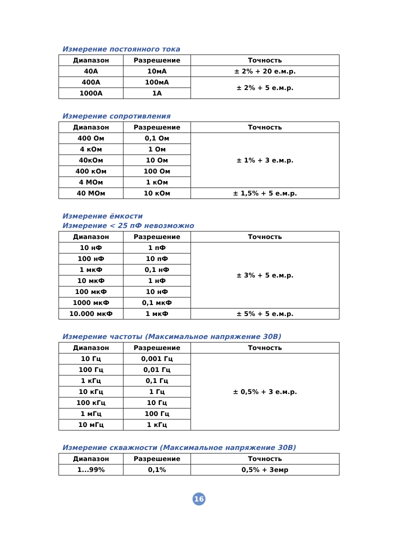Измерение постоянного тока
| Диапазон | Разрешение | Точность |
| --- | --- | --- |
| 40А | 10мА | ± 2% + 20 е.м.р. |
| 400А | 100мА | ± 2% + 5 е.м.р. |
| 1000А | 1А | |
Измерение сопротивления
| Диапазон | Разрешение | Точность |
| --- | --- | --- |
| 400 Ом | 0,1 Ом | ± 1% + 3 е.м.р. |
| 4 кОм | 1 Ом | |
| 40кОм | 10 Ом | |
| 400 кОм | 100 Ом | |
| 4 МОм | 1 кОм | |
| 40 МОм | 10 кОм | ± 1,5% + 5 е.м.р. |
Измерение ёмкости
Измерение < 25 пФ невозможно
| Диапазон | Разрешение | Точность |
| --- | --- | --- |
| 10 нФ | 1 пФ | ± 3% + 5 е.м.р. |
| 100 нФ | 10 пФ | |
| 1 мкФ | 0,1 нФ | |
| 10 мкФ | 1 нФ | |
| 100 мкФ | 10 нФ | |
| 1000 мкФ | 0,1 мкФ | |
| 10.000 мкФ | 1 мкФ | ± 5% + 5 е.м.р. |
Измерение частоты (Максимальное напряжение 30В)
| Диапазон | Разрешение | Точность |
| --- | --- | --- |
| 10 Гц | 0,001 Гц | ± 0,5% + 3 е.м.р. |
| 100 Гц | 0,01 Гц | |
| 1 кГц | 0,1 Гц | |
| 10 кГц | 1 Гц | |
| 100 кГц | 10 Гц | |
| 1 мГц | 100 Гц | |
| 10 мГц | 1 кГц | |
Измерение скважности (Максимальное напряжение 30В)
| Диапазон | Разрешение | Точность |
| --- | --- | --- |
| 1...99% | 0,1% | 0,5% + 3емр |
16